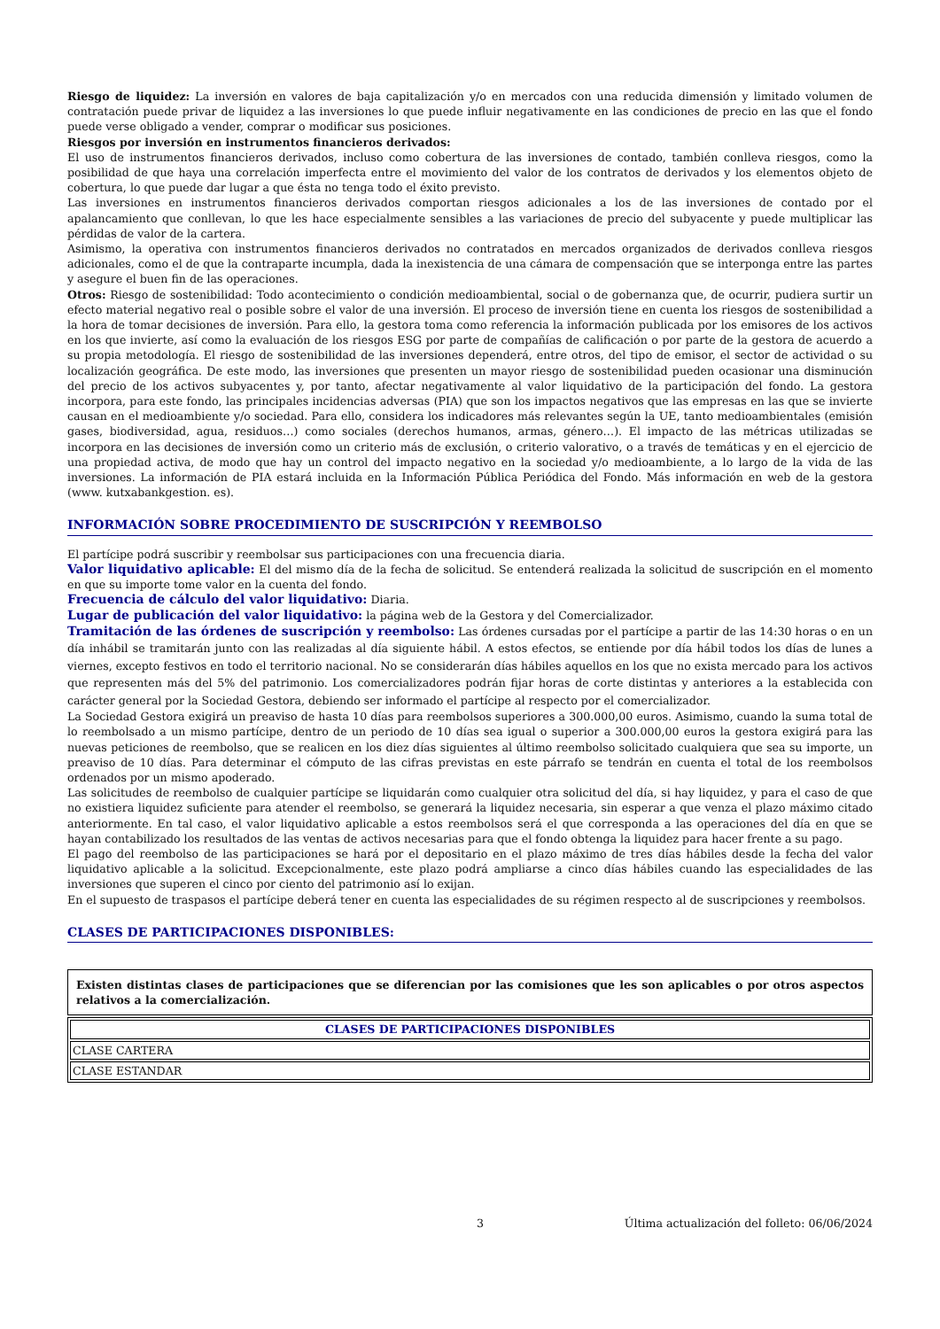Riesgo de liquidez: La inversión en valores de baja capitalización y/o en mercados con una reducida dimensión y limitado volumen de contratación puede privar de liquidez a las inversiones lo que puede influir negativamente en las condiciones de precio en las que el fondo puede verse obligado a vender, comprar o modificar sus posiciones.
Riesgos por inversión en instrumentos financieros derivados:
El uso de instrumentos financieros derivados, incluso como cobertura de las inversiones de contado, también conlleva riesgos, como la posibilidad de que haya una correlación imperfecta entre el movimiento del valor de los contratos de derivados y los elementos objeto de cobertura, lo que puede dar lugar a que ésta no tenga todo el éxito previsto.
Las inversiones en instrumentos financieros derivados comportan riesgos adicionales a los de las inversiones de contado por el apalancamiento que conllevan, lo que les hace especialmente sensibles a las variaciones de precio del subyacente y puede multiplicar las pérdidas de valor de la cartera.
Asimismo, la operativa con instrumentos financieros derivados no contratados en mercados organizados de derivados conlleva riesgos adicionales, como el de que la contraparte incumpla, dada la inexistencia de una cámara de compensación que se interponga entre las partes y asegure el buen fin de las operaciones.
Otros: Riesgo de sostenibilidad: Todo acontecimiento o condición medioambiental, social o de gobernanza que, de ocurrir, pudiera surtir un efecto material negativo real o posible sobre el valor de una inversión. El proceso de inversión tiene en cuenta los riesgos de sostenibilidad a la hora de tomar decisiones de inversión. Para ello, la gestora toma como referencia la información publicada por los emisores de los activos en los que invierte, así como la evaluación de los riesgos ESG por parte de compañías de calificación o por parte de la gestora de acuerdo a su propia metodología. El riesgo de sostenibilidad de las inversiones dependerá, entre otros, del tipo de emisor, el sector de actividad o su localización geográfica. De este modo, las inversiones que presenten un mayor riesgo de sostenibilidad pueden ocasionar una disminución del precio de los activos subyacentes y, por tanto, afectar negativamente al valor liquidativo de la participación del fondo. La gestora incorpora, para este fondo, las principales incidencias adversas (PIA) que son los impactos negativos que las empresas en las que se invierte causan en el medioambiente y/o sociedad. Para ello, considera los indicadores más relevantes según la UE, tanto medioambientales (emisión gases, biodiversidad, agua, residuos…) como sociales (derechos humanos, armas, género…). El impacto de las métricas utilizadas se incorpora en las decisiones de inversión como un criterio más de exclusión, o criterio valorativo, o a través de temáticas y en el ejercicio de una propiedad activa, de modo que hay un control del impacto negativo en la sociedad y/o medioambiente, a lo largo de la vida de las inversiones. La información de PIA estará incluida en la Información Pública Periódica del Fondo. Más información en web de la gestora (www. kutxabankgestion. es).
INFORMACIÓN SOBRE PROCEDIMIENTO DE SUSCRIPCIÓN Y REEMBOLSO
El partícipe podrá suscribir y reembolsar sus participaciones con una frecuencia diaria.
Valor liquidativo aplicable: El del mismo día de la fecha de solicitud. Se entenderá realizada la solicitud de suscripción en el momento en que su importe tome valor en la cuenta del fondo.
Frecuencia de cálculo del valor liquidativo: Diaria.
Lugar de publicación del valor liquidativo: la página web de la Gestora y del Comercializador.
Tramitación de las órdenes de suscripción y reembolso: Las órdenes cursadas por el partícipe a partir de las 14:30 horas o en un día inhábil se tramitarán junto con las realizadas al día siguiente hábil. A estos efectos, se entiende por día hábil todos los días de lunes a viernes, excepto festivos en todo el territorio nacional. No se considerarán días hábiles aquellos en los que no exista mercado para los activos que representen más del 5% del patrimonio. Los comercializadores podrán fijar horas de corte distintas y anteriores a la establecida con carácter general por la Sociedad Gestora, debiendo ser informado el partícipe al respecto por el comercializador.
La Sociedad Gestora exigirá un preaviso de hasta 10 días para reembolsos superiores a 300.000,00 euros. Asimismo, cuando la suma total de lo reembolsado a un mismo partícipe, dentro de un periodo de 10 días sea igual o superior a 300.000,00 euros la gestora exigirá para las nuevas peticiones de reembolso, que se realicen en los diez días siguientes al último reembolso solicitado cualquiera que sea su importe, un preaviso de 10 días. Para determinar el cómputo de las cifras previstas en este párrafo se tendrán en cuenta el total de los reembolsos ordenados por un mismo apoderado.
Las solicitudes de reembolso de cualquier partícipe se liquidarán como cualquier otra solicitud del día, si hay liquidez, y para el caso de que no existiera liquidez suficiente para atender el reembolso, se generará la liquidez necesaria, sin esperar a que venza el plazo máximo citado anteriormente. En tal caso, el valor liquidativo aplicable a estos reembolsos será el que corresponda a las operaciones del día en que se hayan contabilizado los resultados de las ventas de activos necesarias para que el fondo obtenga la liquidez para hacer frente a su pago.
El pago del reembolso de las participaciones se hará por el depositario en el plazo máximo de tres días hábiles desde la fecha del valor liquidativo aplicable a la solicitud. Excepcionalmente, este plazo podrá ampliarse a cinco días hábiles cuando las especialidades de las inversiones que superen el cinco por ciento del patrimonio así lo exijan.
En el supuesto de traspasos el partícipe deberá tener en cuenta las especialidades de su régimen respecto al de suscripciones y reembolsos.
CLASES DE PARTICIPACIONES DISPONIBLES:
Existen distintas clases de participaciones que se diferencian por las comisiones que les son aplicables o por otros aspectos relativos a la comercialización.
| CLASES DE PARTICIPACIONES DISPONIBLES |
| --- |
| CLASE CARTERA |
| CLASE ESTANDAR |
3 Última actualización del folleto: 06/06/2024